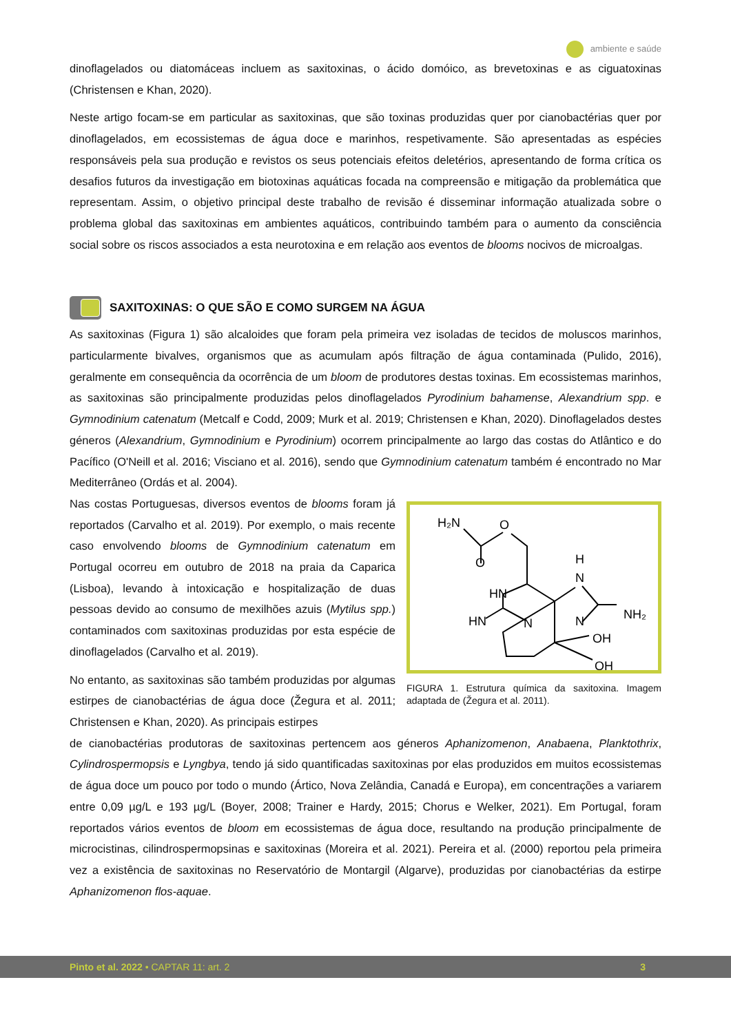ambiente e saúde
dinoflagelados ou diatomáceas incluem as saxitoxinas, o ácido domóico, as brevetoxinas e as ciguatoxinas (Christensen e Khan, 2020).
Neste artigo focam-se em particular as saxitoxinas, que são toxinas produzidas quer por cianobactérias quer por dinoflagelados, em ecossistemas de água doce e marinhos, respetivamente. São apresentadas as espécies responsáveis pela sua produção e revistos os seus potenciais efeitos deletérios, apresentando de forma crítica os desafios futuros da investigação em biotoxinas aquáticas focada na compreensão e mitigação da problemática que representam. Assim, o objetivo principal deste trabalho de revisão é disseminar informação atualizada sobre o problema global das saxitoxinas em ambientes aquáticos, contribuindo também para o aumento da consciência social sobre os riscos associados a esta neurotoxina e em relação aos eventos de blooms nocivos de microalgas.
SAXITOXINAS: O QUE SÃO E COMO SURGEM NA ÁGUA
As saxitoxinas (Figura 1) são alcaloides que foram pela primeira vez isoladas de tecidos de moluscos marinhos, particularmente bivalves, organismos que as acumulam após filtração de água contaminada (Pulido, 2016), geralmente em consequência da ocorrência de um bloom de produtores destas toxinas. Em ecossistemas marinhos, as saxitoxinas são principalmente produzidas pelos dinoflagelados Pyrodinium bahamense, Alexandrium spp. e Gymnodinium catenatum (Metcalf e Codd, 2009; Murk et al. 2019; Christensen e Khan, 2020). Dinoflagelados destes géneros (Alexandrium, Gymnodinium e Pyrodinium) ocorrem principalmente ao largo das costas do Atlântico e do Pacífico (O'Neill et al. 2016; Visciano et al. 2016), sendo que Gymnodinium catenatum também é encontrado no Mar Mediterrâneo (Ordás et al. 2004).
Nas costas Portuguesas, diversos eventos de blooms foram já reportados (Carvalho et al. 2019). Por exemplo, o mais recente caso envolvendo blooms de Gymnodinium catenatum em Portugal ocorreu em outubro de 2018 na praia da Caparica (Lisboa), levando à intoxicação e hospitalização de duas pessoas devido ao consumo de mexilhões azuis (Mytilus spp.) contaminados com saxitoxinas produzidas por esta espécie de dinoflagelados (Carvalho et al. 2019).
No entanto, as saxitoxinas são também produzidas por algumas estirpes de cianobactérias de água doce (Žegura et al. 2011; Christensen e Khan, 2020). As principais estirpes
H₂N
O
O
H
N
HN
NH₂
N
HN
N
OH
OH
FIGURA 1. Estrutura química da saxitoxina. Imagem adaptada de (Žegura et al. 2011).
de cianobactérias produtoras de saxitoxinas pertencem aos géneros Aphanizomenon, Anabaena, Planktothrix, Cylindrospermopsis e Lyngbya, tendo já sido quantificadas saxitoxinas por elas produzidos em muitos ecossistemas de água doce um pouco por todo o mundo (Ártico, Nova Zelândia, Canadá e Europa), em concentrações a variarem entre 0,09 µg/L e 193 µg/L (Boyer, 2008; Trainer e Hardy, 2015; Chorus e Welker, 2021). Em Portugal, foram reportados vários eventos de bloom em ecossistemas de água doce, resultando na produção principalmente de microcistinas, cilindrospermopsinas e saxitoxinas (Moreira et al. 2021). Pereira et al. (2000) reportou pela primeira vez a existência de saxitoxinas no Reservatório de Montargil (Algarve), produzidas por cianobactérias da estirpe Aphanizomenon flos-aquae.
Pinto et al. 2022 • CAPTAR 11: art. 2 3